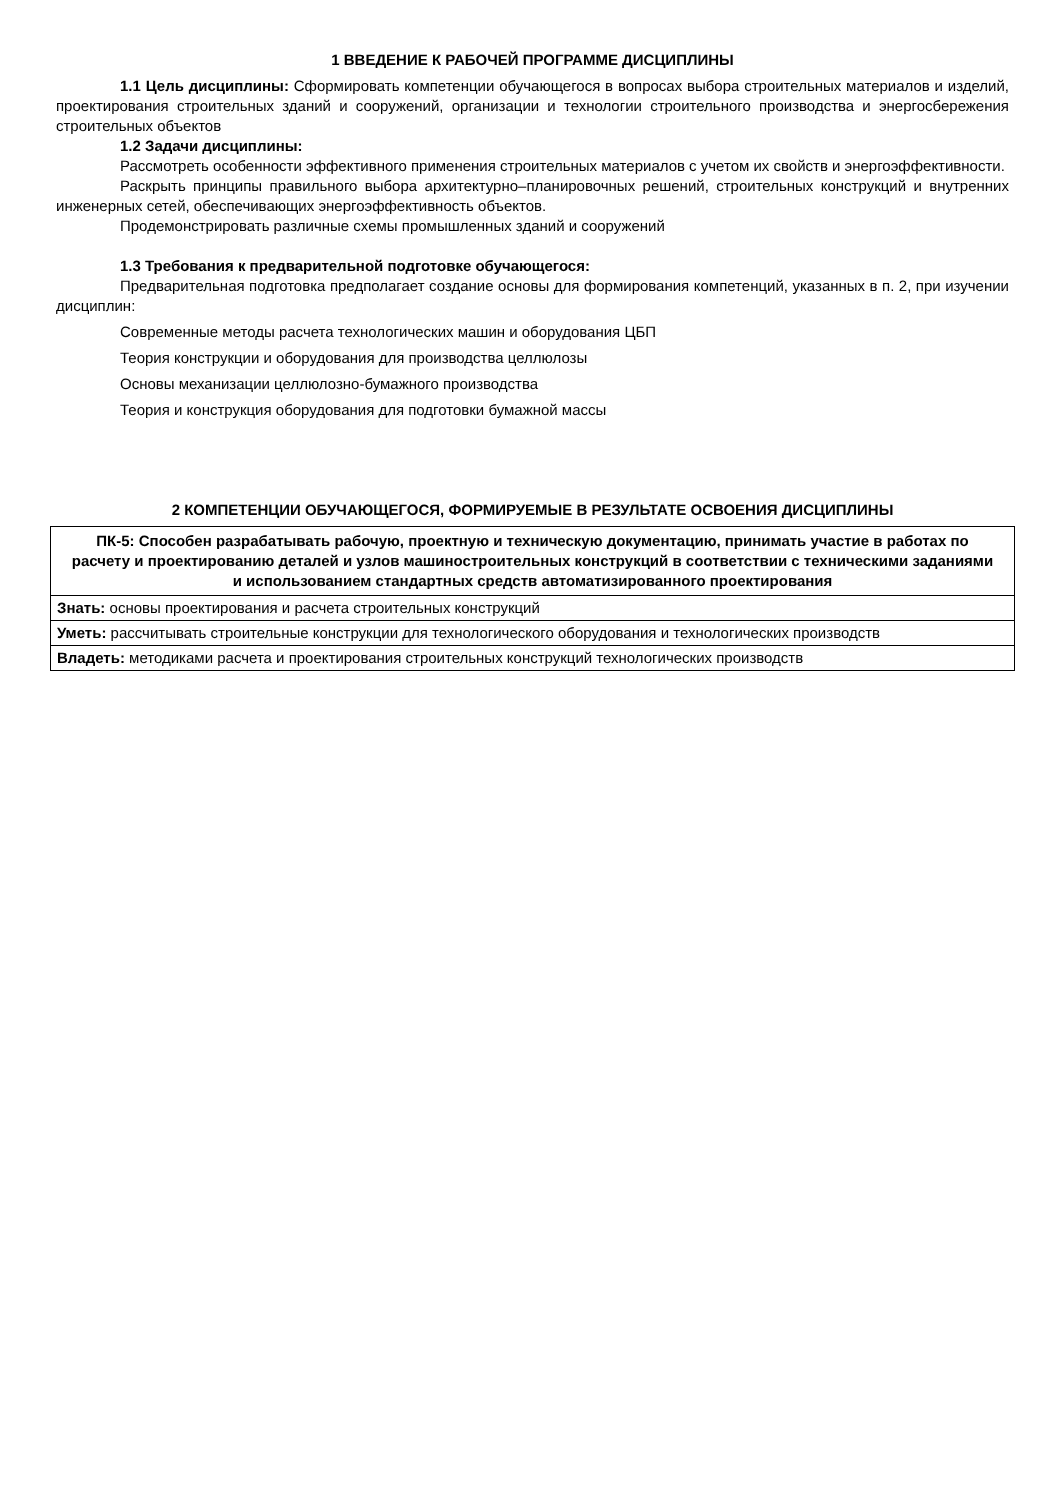1 ВВЕДЕНИЕ К РАБОЧЕЙ ПРОГРАММЕ ДИСЦИПЛИНЫ
1.1 Цель дисциплины: Сформировать компетенции обучающегося в вопросах выбора строительных материалов и изделий, проектирования строительных зданий и сооружений, организации и технологии строительного производства и энергосбережения строительных объектов
1.2 Задачи дисциплины:
Рассмотреть особенности эффективного применения строительных материалов с учетом их свойств и энергоэффективности.
Раскрыть принципы правильного выбора архитектурно–планировочных решений, строительных конструкций и внутренних инженерных сетей, обеспечивающих энергоэффективность объектов.
Продемонстрировать различные схемы промышленных зданий и сооружений
1.3 Требования к предварительной подготовке обучающегося:
Предварительная подготовка предполагает создание основы для формирования компетенций, указанных в п. 2, при изучении дисциплин:
Современные методы расчета технологических машин и оборудования ЦБП
Теория конструкции и оборудования для производства целлюлозы
Основы механизации целлюлозно-бумажного производства
Теория и конструкция оборудования для подготовки бумажной массы
2 КОМПЕТЕНЦИИ ОБУЧАЮЩЕГОСЯ, ФОРМИРУЕМЫЕ В РЕЗУЛЬТАТЕ ОСВОЕНИЯ ДИСЦИПЛИНЫ
| ПК-5: Способен разрабатывать рабочую, проектную и техническую документацию, принимать участие в работах по расчету и проектированию деталей и узлов машиностроительных конструкций в соответствии с техническими заданиями и использованием стандартных средств автоматизированного проектирования |
| --- |
| Знать: основы проектирования и расчета строительных конструкций |
| Уметь: рассчитывать строительные конструкции для технологического оборудования и технологических производств |
| Владеть: методиками расчета и проектирования строительных конструкций технологических производств |